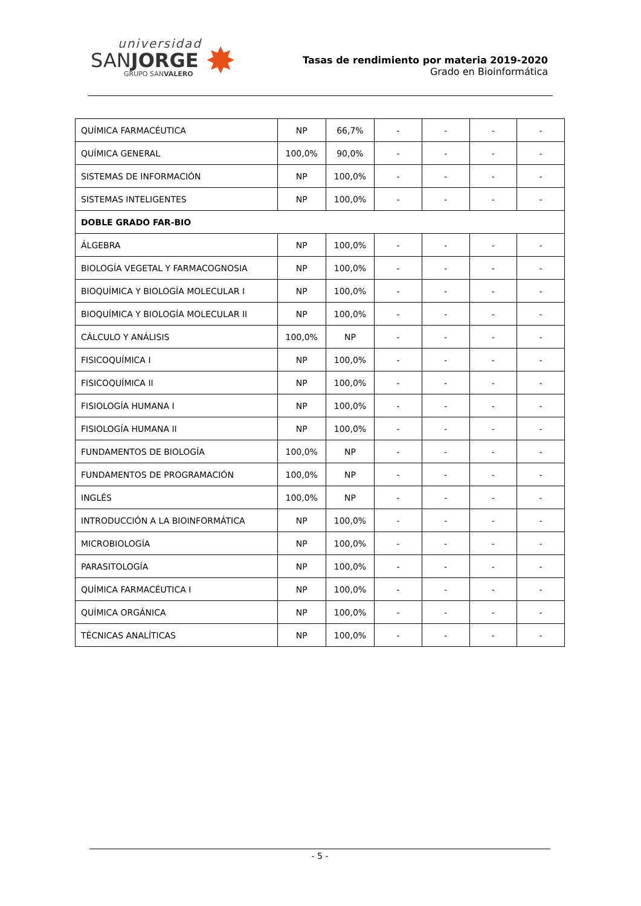universidad
SANJORGE
GRUPO SANVALERO
✸
Tasas de rendimiento por materia 2019-2020
Grado en Bioinformática
| QUÍMICA FARMACÉUTICA | NP | 66,7% | - | - | - | - |
| QUÍMICA GENERAL | 100,0% | 90,0% | - | - | - | - |
| SISTEMAS DE INFORMACIÓN | NP | 100,0% | - | - | - | - |
| SISTEMAS INTELIGENTES | NP | 100,0% | - | - | - | - |
| DOBLE GRADO FAR-BIO | | | | | | |
| ÁLGEBRA | NP | 100,0% | - | - | - | - |
| BIOLOGÍA VEGETAL Y FARMACOGNOSIA | NP | 100,0% | - | - | - | - |
| BIOQUÍMICA Y BIOLOGÍA MOLECULAR I | NP | 100,0% | - | - | - | - |
| BIOQUÍMICA Y BIOLOGÍA MOLECULAR II | NP | 100,0% | - | - | - | - |
| CÁLCULO Y ANÁLISIS | 100,0% | NP | - | - | - | - |
| FISICOQUÍMICA I | NP | 100,0% | - | - | - | - |
| FISICOQUÍMICA II | NP | 100,0% | - | - | - | - |
| FISIOLOGÍA HUMANA I | NP | 100,0% | - | - | - | - |
| FISIOLOGÍA HUMANA II | NP | 100,0% | - | - | - | - |
| FUNDAMENTOS DE BIOLOGÍA | 100,0% | NP | - | - | - | - |
| FUNDAMENTOS DE PROGRAMACIÓN | 100,0% | NP | - | - | - | - |
| INGLÉS | 100,0% | NP | - | - | - | - |
| INTRODUCCIÓN A LA BIOINFORMÁTICA | NP | 100,0% | - | - | - | - |
| MICROBIOLOGÍA | NP | 100,0% | - | - | - | - |
| PARASITOLOGÍA | NP | 100,0% | - | - | - | - |
| QUÍMICA FARMACÉUTICA I | NP | 100,0% | - | - | - | - |
| QUÍMICA ORGÁNICA | NP | 100,0% | - | - | - | - |
| TÉCNICAS ANALÍTICAS | NP | 100,0% | - | - | - | - |
- 5 -